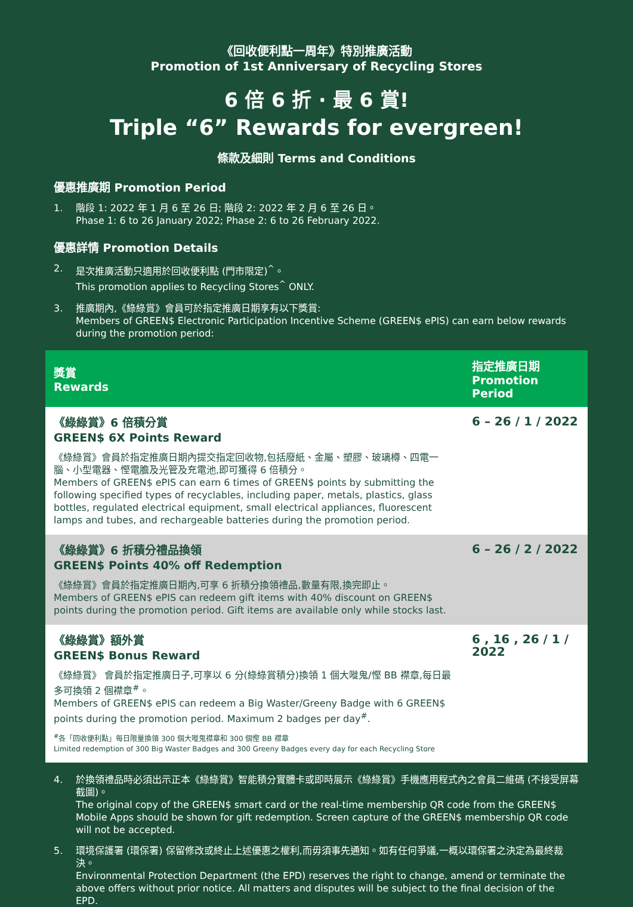《回收便利點一周年》特別推廣活動
Promotion of 1st Anniversary of Recycling Stores
6 倍 6 折 · 最 6 賞!
Triple “6” Rewards for evergreen!
條款及細則 Terms and Conditions
優惠推廣期 Promotion Period
1. 階段 1: 2022 年 1 月 6 至 26 日; 階段 2: 2022 年 2 月 6 至 26 日。
Phase 1: 6 to 26 January 2022; Phase 2: 6 to 26 February 2022.
優惠詳情 Promotion Details
2. 是次推廣活動只適用於回收便利點 (門市限定)<sup>^</sup>。
This promotion applies to Recycling Stores<sup>^</sup> ONLY.
3. 推廣期內,《綠綠賞》會員可於指定推廣日期享有以下獎賞:
Members of GREEN$ Electronic Participation Incentive Scheme (GREEN$ ePIS) can earn below rewards during the promotion period:
| 獎賞 Rewards | 指定推廣日期 Promotion Period |
| --- | --- |
| 《綠綠賞》6 倍積分賞 GREEN$ 6X Points Reward 《綠綠賞》會員於指定推廣日期內提交指定回收物,包括廢紙、金屬、塑膠、玻璃樽、四電一腦、小型電器、慳電膽及光管及充電池,即可獲得 6 倍積分。 Members of GREEN$ ePIS can earn 6 times of GREEN$ points by submitting the following specified types of recyclables, including paper, metals, plastics, glass bottles, regulated electrical equipment, small electrical appliances, fluorescent lamps and tubes, and rechargeable batteries during the promotion period. | 6 – 26 / 1 / 2022 |
| 《綠綠賞》6 折積分禮品換領 GREEN$ Points 40% off Redemption 《綠綠賞》會員於指定推廣日期內,可享 6 折積分換領禮品,數量有限,換完即止。 Members of GREEN$ ePIS can redeem gift items with 40% discount on GREEN$ points during the promotion period. Gift items are available only while stocks last. | 6 – 26 / 2 / 2022 |
| 《綠綠賞》額外賞 GREEN$ Bonus Reward 《綠綠賞》 會員於指定推廣日子,可享以 6 分(綠綠賞積分)換領 1 個大嘥鬼/慳 BB 襟章,每日最多可換領 2 個襟章<sup>#</sup>。 Members of GREEN$ ePIS can redeem a Big Waster/Greeny Badge with 6 GREEN$ points during the promotion period. Maximum 2 badges per day<sup>#</sup>. <sup>#</sup>各「回收便利點」每日限量換領 300 個大嘥鬼襟章和 300 個慳 BB 襟章 Limited redemption of 300 Big Waster Badges and 300 Greeny Badges every day for each Recycling Store | 6 , 16 , 26 / 1 / 2022 |
4. 於換領禮品時必須出示正本《綠綠賞》智能積分實體卡或即時展示《綠綠賞》手機應用程式內之會員二維碼 (不接受屏幕截圖)。
The original copy of the GREEN$ smart card or the real-time membership QR code from the GREEN$ Mobile Apps should be shown for gift redemption. Screen capture of the GREEN$ membership QR code will not be accepted.
5. 環境保護署 (環保署) 保留修改或終止上述優惠之權利,而毋須事先通知。如有任何爭議,一概以環保署之決定為最終裁決。
Environmental Protection Department (the EPD) reserves the right to change, amend or terminate the above offers without prior notice. All matters and disputes will be subject to the final decision of the EPD.